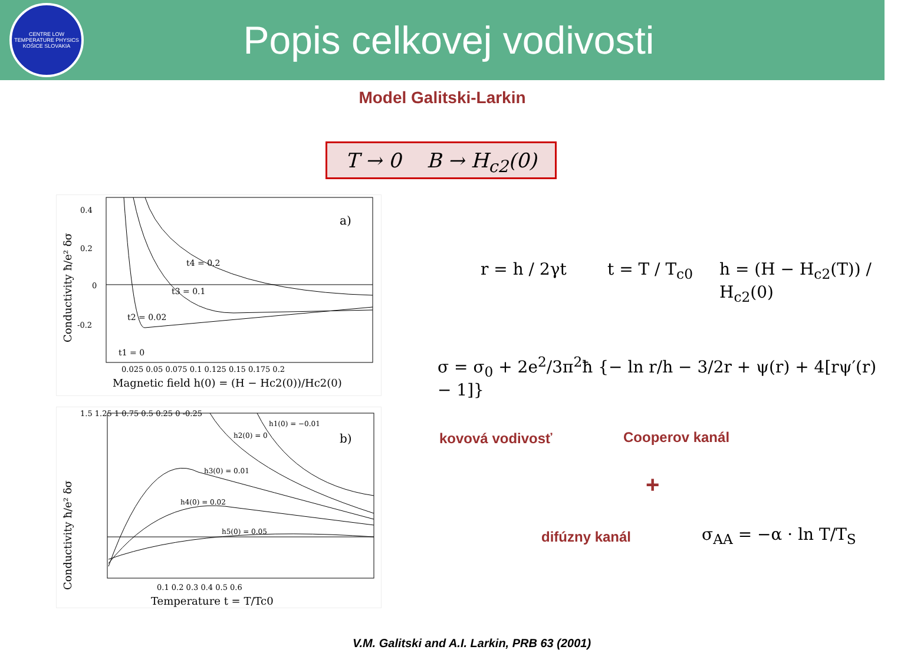CENTRE LOW TEMPERATURE PHYSICS
KOŠICE SLOVAKIA
Popis celkovej vodivosti
Model Galitski-Larkin
T → 0 B → H<sub>c2</sub>(0)
a)
t4 = 0.2
t3 = 0.1
t2 = 0.02
t1 = 0
0.4
0.2
0
-0.2
0.025 0.05 0.075 0.1 0.125 0.15 0.175 0.2
Magnetic field h(0) = (H − Hc2(0))/Hc2(0)
Conductivity ħ/e² δσ
b)
h1(0) = −0.01
h2(0) = 0
h3(0) = 0.01
h4(0) = 0.02
h5(0) = 0.05
1.5 1.25 1 0.75 0.5 0.25 0 -0.25
0.1 0.2 0.3 0.4 0.5 0.6
Temperature t = T/Tc0
Conductivity ħ/e² δσ
r = h / 2γt t = T / T<sub>c0</sub> h = (H − H<sub>c2</sub>(T)) / H<sub>c2</sub>(0)
σ = σ<sub>0</sub> + 2e<sup>2</sup>/3π<sup>2</sup>ħ {− ln r/h − 3/2r + ψ(r) + 4[rψ′(r) − 1]}
kovová vodivosť Cooperov kanál
+
difúzny kanál σ<sub>AA</sub> = −α · ln T/T<sub>S</sub>
V.M. Galitski and A.I. Larkin, PRB 63 (2001)